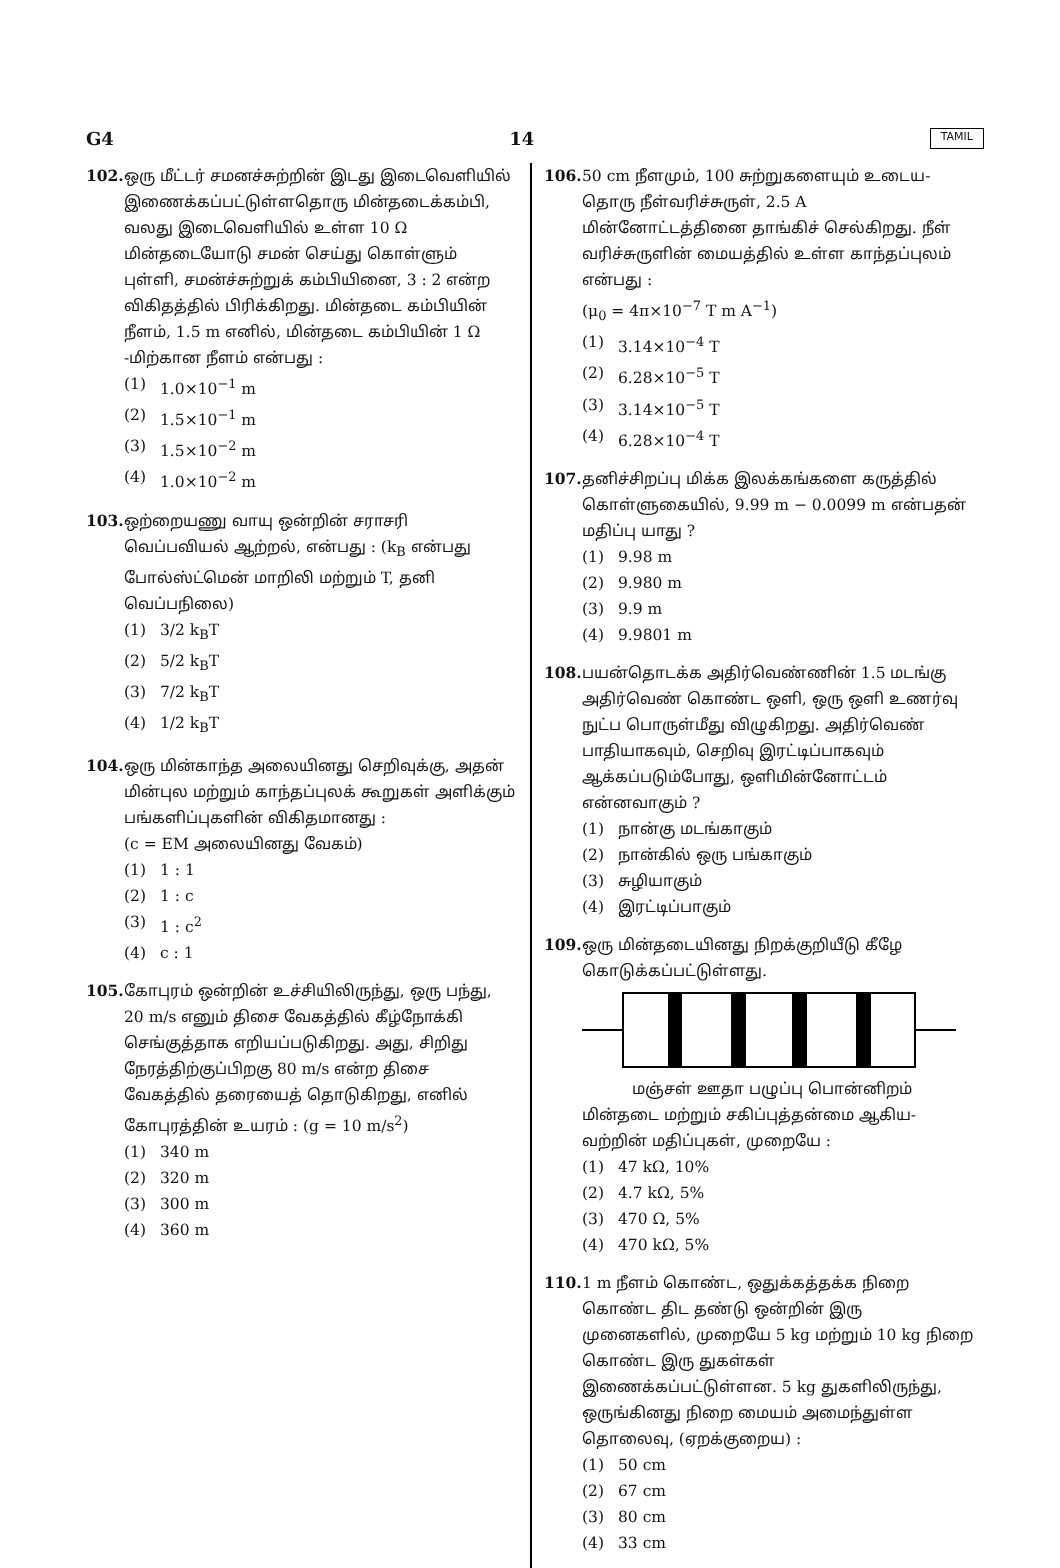G4 14 TAMIL
102. ஒரு மீட்டர் சமனச்சுற்றின் இடது இடைவெளியில் இணைக்கப்பட்டுள்ளதொரு மின்தடைக்கம்பி, வலது இடைவெளியில் உள்ள 10 Ω மின்தடையோடு சமன் செய்து கொள்ளும் புள்ளி, சமன்ச்சுற்றுக் கம்பியினை, 3 : 2 என்ற விகிதத்தில் பிரிக்கிறது. மின்தடை கம்பியின் நீளம், 1.5 m எனில், மின்தடை கம்பியின் 1 Ω -மிற்கான நீளம் என்பது :
(1) 1.0×10<sup>−1</sup> m
(2) 1.5×10<sup>−1</sup> m
(3) 1.5×10<sup>−2</sup> m
(4) 1.0×10<sup>−2</sup> m
103. ஒற்றையணு வாயு ஒன்றின் சராசரி வெப்பவியல் ஆற்றல், என்பது : (k<sub>B</sub> என்பது போல்ஸ்ட்மென் மாறிலி மற்றும் T, தனி வெப்பநிலை)
(1) 3/2 k<sub>B</sub>T
(2) 5/2 k<sub>B</sub>T
(3) 7/2 k<sub>B</sub>T
(4) 1/2 k<sub>B</sub>T
104. ஒரு மின்காந்த அலையினது செறிவுக்கு, அதன் மின்புல மற்றும் காந்தப்புலக் கூறுகள் அளிக்கும் பங்களிப்புகளின் விகிதமானது :
(c = EM அலையினது வேகம்)
(1) 1 : 1
(2) 1 : c
(3) 1 : c<sup>2</sup>
(4) c : 1
105. கோபுரம் ஒன்றின் உச்சியிலிருந்து, ஒரு பந்து, 20 m/s எனும் திசை வேகத்தில் கீழ்நோக்கி செங்குத்தாக எறியப்படுகிறது. அது, சிறிது நேரத்திற்குப்பிறகு 80 m/s என்ற திசை வேகத்தில் தரையைத் தொடுகிறது, எனில் கோபுரத்தின் உயரம் : (g = 10 m/s<sup>2</sup>)
(1) 340 m
(2) 320 m
(3) 300 m
(4) 360 m
106. 50 cm நீளமும், 100 சுற்றுகளையும் உடைய-தொரு நீள்வரிச்சுருள், 2.5 A மின்னோட்டத்தினை தாங்கிச் செல்கிறது. நீள் வரிச்சுருளின் மையத்தில் உள்ள காந்தப்புலம் என்பது :
(μ<sub>0</sub> = 4π×10<sup>−7</sup> T m A<sup>−1</sup>)
(1) 3.14×10<sup>−4</sup> T
(2) 6.28×10<sup>−5</sup> T
(3) 3.14×10<sup>−5</sup> T
(4) 6.28×10<sup>−4</sup> T
107. தனிச்சிறப்பு மிக்க இலக்கங்களை கருத்தில் கொள்ளுகையில், 9.99 m − 0.0099 m என்பதன் மதிப்பு யாது ?
(1) 9.98 m
(2) 9.980 m
(3) 9.9 m
(4) 9.9801 m
108. பயன்தொடக்க அதிர்வெண்ணின் 1.5 மடங்கு அதிர்வெண் கொண்ட ஒளி, ஒரு ஒளி உணர்வு நுட்ப பொருள்மீது விழுகிறது. அதிர்வெண் பாதியாகவும், செறிவு இரட்டிப்பாகவும் ஆக்கப்படும்போது, ஒளிமின்னோட்டம் என்னவாகும் ?
(1) நான்கு மடங்காகும்
(2) நான்கில் ஒரு பங்காகும்
(3) சுழியாகும்
(4) இரட்டிப்பாகும்
109. ஒரு மின்தடையினது நிறக்குறியீடு கீழே கொடுக்கப்பட்டுள்ளது.
மஞ்சள் ஊதா பழுப்பு பொன்னிறம்
மின்தடை மற்றும் சகிப்புத்தன்மை ஆகிய-வற்றின் மதிப்புகள், முறையே :
(1) 47 kΩ, 10%
(2) 4.7 kΩ, 5%
(3) 470 Ω, 5%
(4) 470 kΩ, 5%
110. 1 m நீளம் கொண்ட, ஒதுக்கத்தக்க நிறை கொண்ட திட தண்டு ஒன்றின் இரு முனைகளில், முறையே 5 kg மற்றும் 10 kg நிறை கொண்ட இரு துகள்கள் இணைக்கப்பட்டுள்ளன. 5 kg துகளிலிருந்து, ஒருங்கினது நிறை மையம் அமைந்துள்ள தொலைவு, (ஏறக்குறைய) :
(1) 50 cm
(2) 67 cm
(3) 80 cm
(4) 33 cm